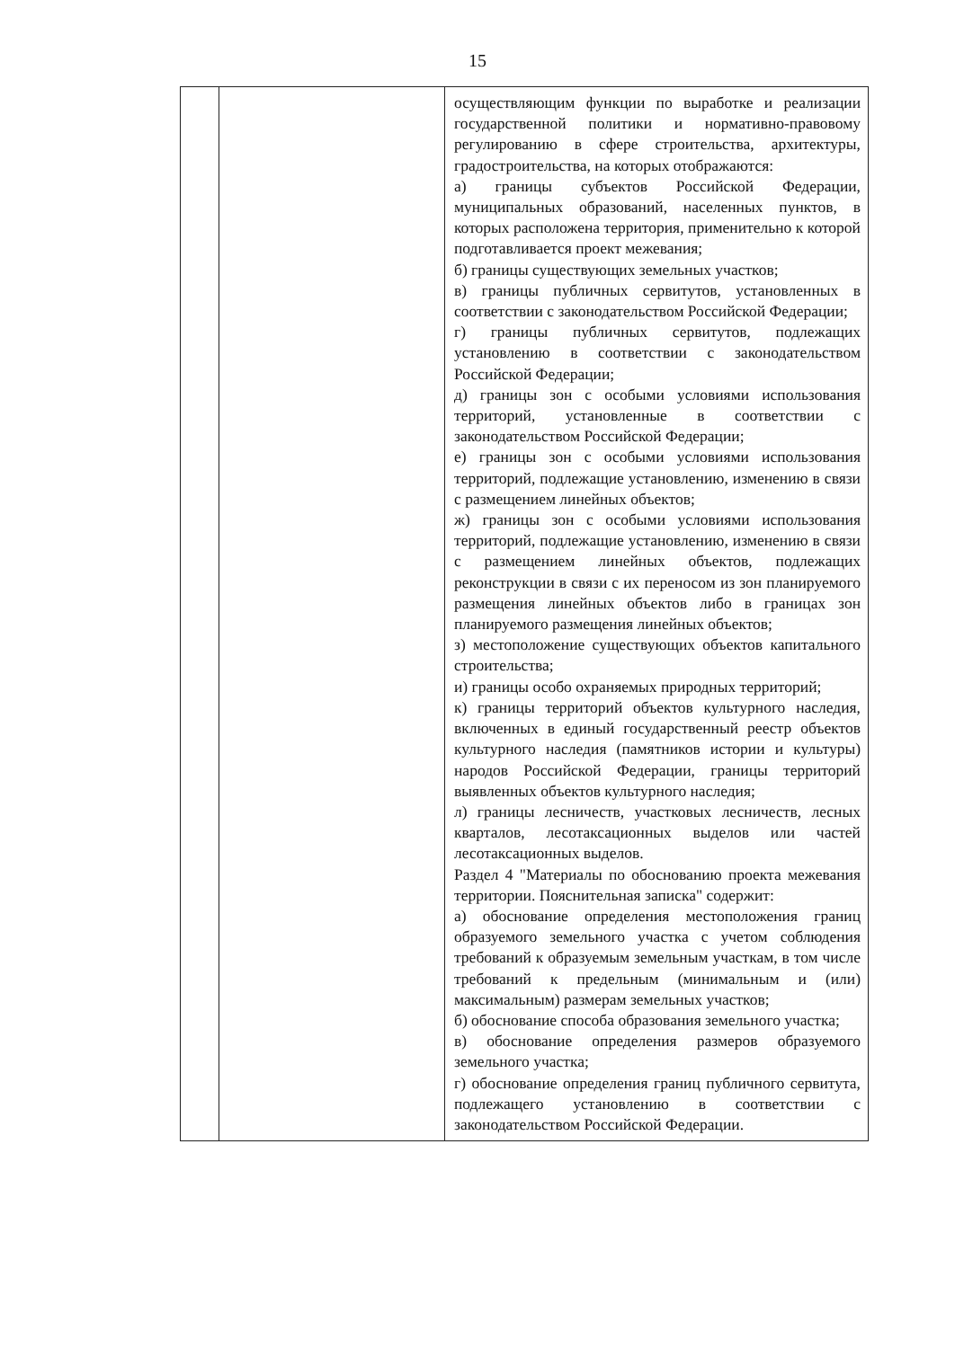15
| | | осуществляющим функции по выработке и реализации государственной политики и нормативно-правовому регулированию в сфере строительства, архитектуры, градостроительства, на которых отображаются: а) границы субъектов Российской Федерации, муниципальных образований, населенных пунктов, в которых расположена территория, применительно к которой подготавливается проект межевания; б) границы существующих земельных участков; в) границы публичных сервитутов, установленных в соответствии с законодательством Российской Федерации; г) границы публичных сервитутов, подлежащих установлению в соответствии с законодательством Российской Федерации; д) границы зон с особыми условиями использования территорий, установленные в соответствии с законодательством Российской Федерации; е) границы зон с особыми условиями использования территорий, подлежащие установлению, изменению в связи с размещением линейных объектов; ж) границы зон с особыми условиями использования территорий, подлежащие установлению, изменению в связи с размещением линейных объектов, подлежащих реконструкции в связи с их переносом из зон планируемого размещения линейных объектов либо в границах зон планируемого размещения линейных объектов; з) местоположение существующих объектов капитального строительства; и) границы особо охраняемых природных территорий; к) границы территорий объектов культурного наследия, включенных в единый государственный реестр объектов культурного наследия (памятников истории и культуры) народов Российской Федерации, границы территорий выявленных объектов культурного наследия; л) границы лесничеств, участковых лесничеств, лесных кварталов, лесотаксационных выделов или частей лесотаксационных выделов. Раздел 4 "Материалы по обоснованию проекта межевания территории. Пояснительная записка" содержит: а) обоснование определения местоположения границ образуемого земельного участка с учетом соблюдения требований к образуемым земельным участкам, в том числе требований к предельным (минимальным и (или) максимальным) размерам земельных участков; б) обоснование способа образования земельного участка; в) обоснование определения размеров образуемого земельного участка; г) обоснование определения границ публичного сервитута, подлежащего установлению в соответствии с законодательством Российской Федерации. |